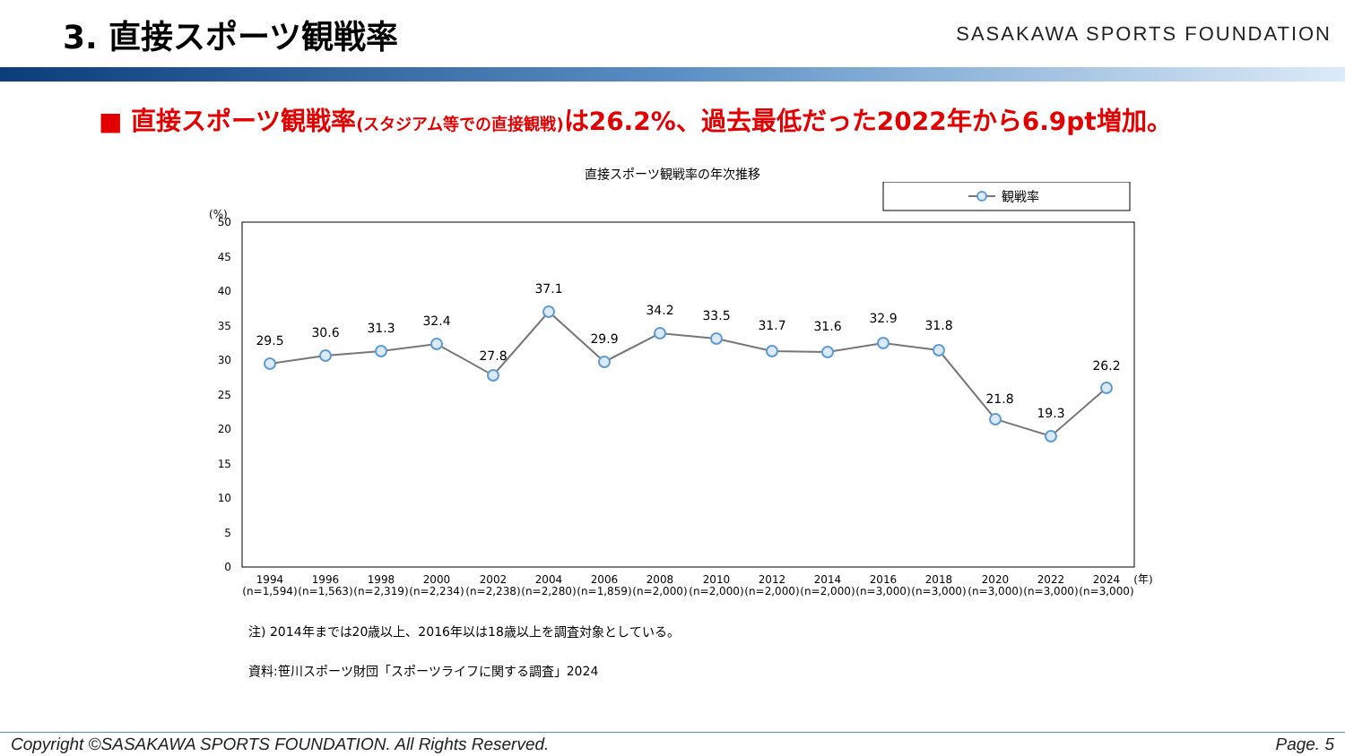3. 直接スポーツ観戦率
SASAKAWA SPORTS FOUNDATION
■ 直接スポーツ観戦率(スタジアム等での直接観戦) は26.2%、過去最低だった2022年から6.9pt増加。
直接スポーツ観戦率の年次推移
観戦率
(%)
0
5
10
15
20
25
30
35
40
45
50
29.5
30.6
31.3
32.4
27.8
37.1
29.9
34.2
33.5
31.7
31.6
32.9
31.8
21.8
19.3
26.2
1994
(n=1,594)
1996
(n=1,563)
1998
(n=2,319)
2000
(n=2,234)
2002
(n=2,238)
2004
(n=2,280)
2006
(n=1,859)
2008
(n=2,000)
2010
(n=2,000)
2012
(n=2,000)
2014
(n=2,000)
2016
(n=3,000)
2018
(n=3,000)
2020
(n=3,000)
2022
(n=3,000)
2024
(n=3,000)
(年)
注) 2014年までは20歳以上、2016年以は18歳以上を調査対象としている。
資料:笹川スポーツ財団「スポーツライフに関する調査」2024
Copyright ©SASAKAWA SPORTS FOUNDATION. All Rights Reserved. Page. 5